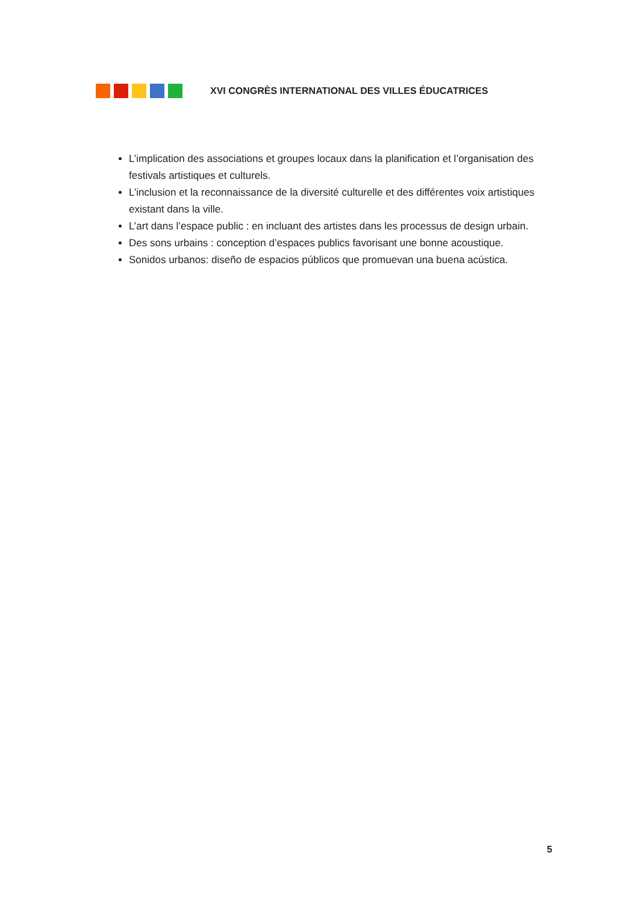XVI CONGRÈS INTERNATIONAL DES VILLES ÉDUCATRICES
L’implication des associations et groupes locaux dans la planification et l’organisation des festivals artistiques et culturels.
L’inclusion et la reconnaissance de la diversité culturelle et des différentes voix artistiques existant dans la ville.
L’art dans l’espace public : en incluant des artistes dans les processus de design urbain.
Des sons urbains : conception d’espaces publics favorisant une bonne acoustique.
Sonidos urbanos: diseño de espacios públicos que promuevan una buena acústica.
5